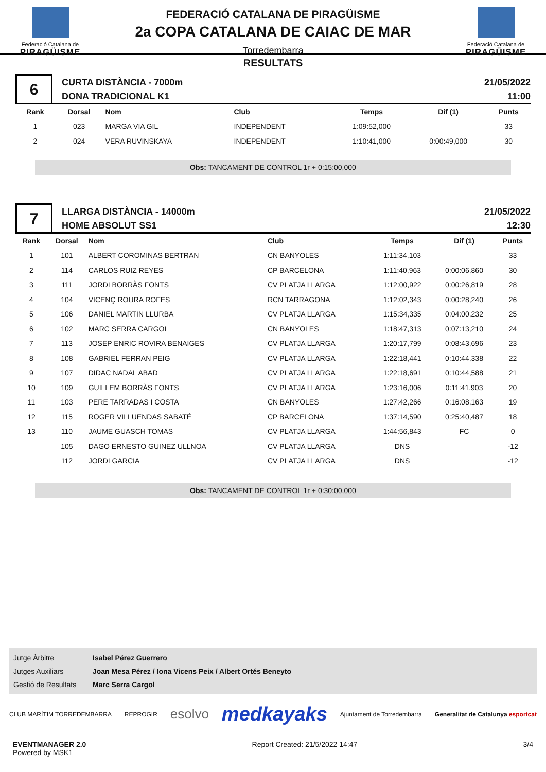Federació Catalana de
PIRAGÜISME
FEDERACIÓ CATALANA DE PIRAGÜISME
2a COPA CATALANA DE CAIAC DE MAR
Torredembarra
Federació Catalana de
PIRAGÜISME
RESULTATS
6
CURTA DISTÀNCIA - 7000m
DONA TRADICIONAL K1
21/05/2022
11:00
| Rank | Dorsal | Nom | Club | Temps | Dif (1) | Punts |
| --- | --- | --- | --- | --- | --- | --- |
| 1 | 023 | MARGA VIA GIL | INDEPENDENT | 1:09:52,000 | | 33 |
| 2 | 024 | VERA RUVINSKAYA | INDEPENDENT | 1:10:41,000 | 0:00:49,000 | 30 |
Obs: TANCAMENT DE CONTROL 1r + 0:15:00,000
7
LLARGA DISTÀNCIA - 14000m
HOME ABSOLUT SS1
21/05/2022
12:30
| Rank | Dorsal | Nom | Club | Temps | Dif (1) | Punts |
| --- | --- | --- | --- | --- | --- | --- |
| 1 | 101 | ALBERT COROMINAS BERTRAN | CN BANYOLES | 1:11:34,103 | | 33 |
| 2 | 114 | CARLOS RUIZ REYES | CP BARCELONA | 1:11:40,963 | 0:00:06,860 | 30 |
| 3 | 111 | JORDI BORRÀS FONTS | CV PLATJA LLARGA | 1:12:00,922 | 0:00:26,819 | 28 |
| 4 | 104 | VICENÇ ROURA ROFES | RCN TARRAGONA | 1:12:02,343 | 0:00:28,240 | 26 |
| 5 | 106 | DANIEL MARTIN LLURBA | CV PLATJA LLARGA | 1:15:34,335 | 0:04:00,232 | 25 |
| 6 | 102 | MARC SERRA CARGOL | CN BANYOLES | 1:18:47,313 | 0:07:13,210 | 24 |
| 7 | 113 | JOSEP ENRIC ROVIRA BENAIGES | CV PLATJA LLARGA | 1:20:17,799 | 0:08:43,696 | 23 |
| 8 | 108 | GABRIEL FERRAN PEIG | CV PLATJA LLARGA | 1:22:18,441 | 0:10:44,338 | 22 |
| 9 | 107 | DIDAC NADAL ABAD | CV PLATJA LLARGA | 1:22:18,691 | 0:10:44,588 | 21 |
| 10 | 109 | GUILLEM BORRÀS FONTS | CV PLATJA LLARGA | 1:23:16,006 | 0:11:41,903 | 20 |
| 11 | 103 | PERE TARRADAS I COSTA | CN BANYOLES | 1:27:42,266 | 0:16:08,163 | 19 |
| 12 | 115 | ROGER VILLUENDAS SABATÉ | CP BARCELONA | 1:37:14,590 | 0:25:40,487 | 18 |
| 13 | 110 | JAUME GUASCH TOMAS | CV PLATJA LLARGA | 1:44:56,843 | FC | 0 |
| | 105 | DAGO ERNESTO GUINEZ ULLNOA | CV PLATJA LLARGA | DNS | | -12 |
| | 112 | JORDI GARCIA | CV PLATJA LLARGA | DNS | | -12 |
Obs: TANCAMENT DE CONTROL 1r + 0:30:00,000
Jutge Àrbitre Isabel Pérez Guerrero
Jutges Auxiliars Joan Mesa Pérez / Iona Vicens Peix / Albert Ortés Beneyto
Gestió de Resultats Marc Serra Cargol
CLUB MARÍTIM TORREDEMBARRA REPROGIR
esolvo
medkayaks
Ajuntament de Torredembarra
Generalitat de Catalunya esportcat
EVENTMANAGER 2.0
Powered by MSK1
Report Created: 21/5/2022 14:47
3/4